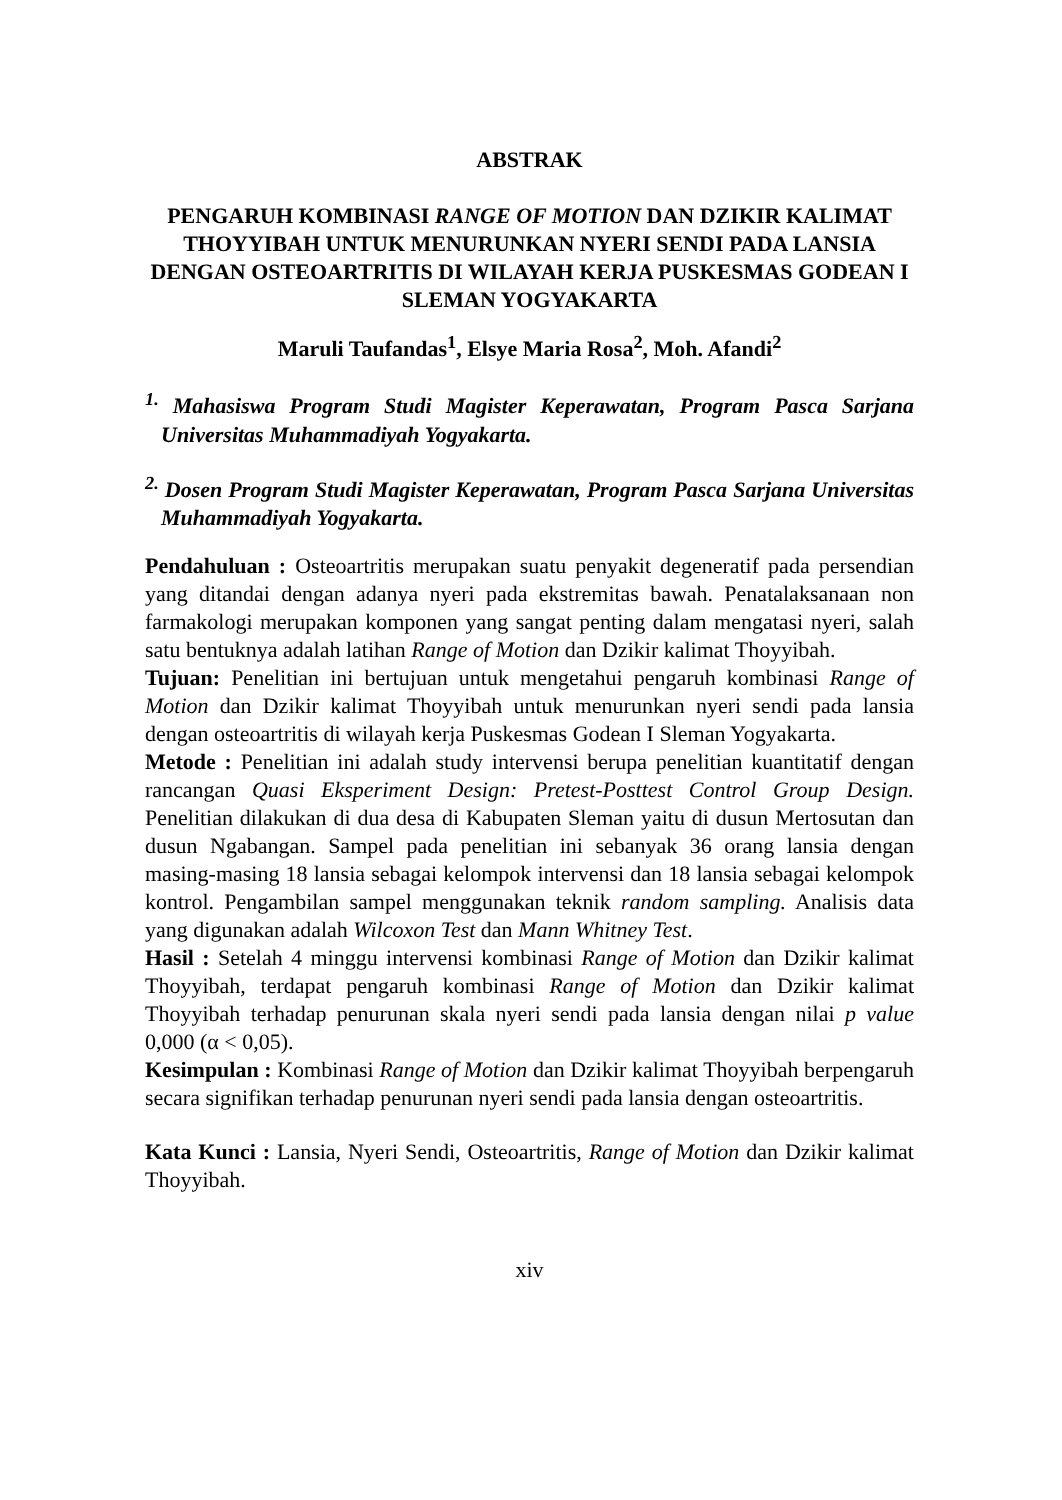ABSTRAK
PENGARUH KOMBINASI RANGE OF MOTION DAN DZIKIR KALIMAT THOYYIBAH UNTUK MENURUNKAN NYERI SENDI PADA LANSIA DENGAN OSTEOARTRITIS DI WILAYAH KERJA PUSKESMAS GODEAN I SLEMAN YOGYAKARTA
Maruli Taufandas<sup>1</sup>, Elsye Maria Rosa<sup>2</sup>, Moh. Afandi<sup>2</sup>
<sup>1.</sup> Mahasiswa Program Studi Magister Keperawatan, Program Pasca Sarjana Universitas Muhammadiyah Yogyakarta.
<sup>2.</sup> Dosen Program Studi Magister Keperawatan, Program Pasca Sarjana Universitas Muhammadiyah Yogyakarta.
Pendahuluan : Osteoartritis merupakan suatu penyakit degeneratif pada persendian yang ditandai dengan adanya nyeri pada ekstremitas bawah. Penatalaksanaan non farmakologi merupakan komponen yang sangat penting dalam mengatasi nyeri, salah satu bentuknya adalah latihan Range of Motion dan Dzikir kalimat Thoyyibah.
Tujuan: Penelitian ini bertujuan untuk mengetahui pengaruh kombinasi Range of Motion dan Dzikir kalimat Thoyyibah untuk menurunkan nyeri sendi pada lansia dengan osteoartritis di wilayah kerja Puskesmas Godean I Sleman Yogyakarta.
Metode : Penelitian ini adalah study intervensi berupa penelitian kuantitatif dengan rancangan Quasi Eksperiment Design: Pretest-Posttest Control Group Design. Penelitian dilakukan di dua desa di Kabupaten Sleman yaitu di dusun Mertosutan dan dusun Ngabangan. Sampel pada penelitian ini sebanyak 36 orang lansia dengan masing-masing 18 lansia sebagai kelompok intervensi dan 18 lansia sebagai kelompok kontrol. Pengambilan sampel menggunakan teknik random sampling. Analisis data yang digunakan adalah Wilcoxon Test dan Mann Whitney Test.
Hasil : Setelah 4 minggu intervensi kombinasi Range of Motion dan Dzikir kalimat Thoyyibah, terdapat pengaruh kombinasi Range of Motion dan Dzikir kalimat Thoyyibah terhadap penurunan skala nyeri sendi pada lansia dengan nilai p value 0,000 (α < 0,05).
Kesimpulan : Kombinasi Range of Motion dan Dzikir kalimat Thoyyibah berpengaruh secara signifikan terhadap penurunan nyeri sendi pada lansia dengan osteoartritis.
Kata Kunci : Lansia, Nyeri Sendi, Osteoartritis, Range of Motion dan Dzikir kalimat Thoyyibah.
xiv